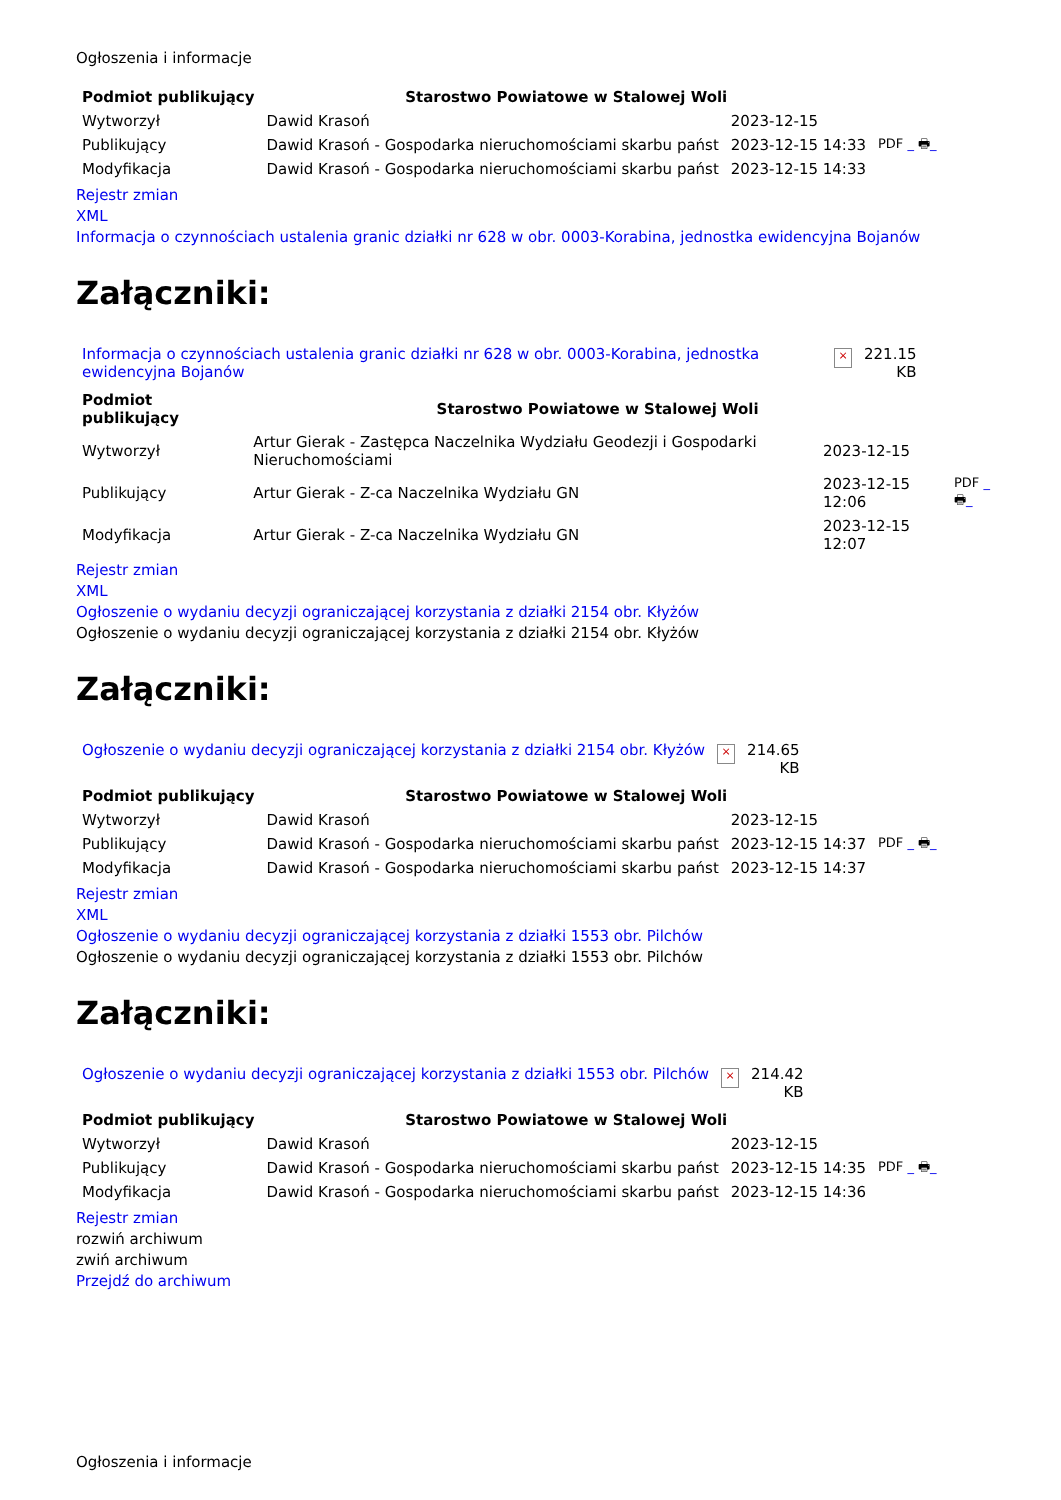Ogłoszenia i informacje
| Podmiot publikujący | Starostwo Powiatowe w Stalowej Woli | | |
| Wytworzył | Dawid Krasoń | 2023-12-15 | PDF _ 🖶 _ |
| Publikujący | Dawid Krasoń - Gospodarka nieruchomościami skarbu państ | 2023-12-15 14:33 | |
| Modyfikacja | Dawid Krasoń - Gospodarka nieruchomościami skarbu państ | 2023-12-15 14:33 | |
Rejestr zmian
XML
Informacja o czynnościach ustalenia granic działki nr 628 w obr. 0003-Korabina, jednostka ewidencyjna Bojanów
Załączniki:
| Informacja o czynnościach ustalenia granic działki nr 628 w obr. 0003-Korabina, jednostka ewidencyjna Bojanów | × | 221.15 KB |
| Podmiot publikujący | Starostwo Powiatowe w Stalowej Woli | | |
| Wytworzył | Artur Gierak - Zastępca Naczelnika Wydziału Geodezji i Gospodarki Nieruchomościami | 2023-12-15 | PDF _ 🖶 _ |
| Publikujący | Artur Gierak - Z-ca Naczelnika Wydziału GN | 2023-12-15 12:06 | |
| Modyfikacja | Artur Gierak - Z-ca Naczelnika Wydziału GN | 2023-12-15 12:07 | |
Rejestr zmian
XML
Ogłoszenie o wydaniu decyzji ograniczającej korzystania z działki 2154 obr. Kłyżów
Ogłoszenie o wydaniu decyzji ograniczającej korzystania z działki 2154 obr. Kłyżów
Załączniki:
| Ogłoszenie o wydaniu decyzji ograniczającej korzystania z działki 2154 obr. Kłyżów | × | 214.65 KB |
| Podmiot publikujący | Starostwo Powiatowe w Stalowej Woli | | |
| Wytworzył | Dawid Krasoń | 2023-12-15 | PDF _ 🖶 _ |
| Publikujący | Dawid Krasoń - Gospodarka nieruchomościami skarbu państ | 2023-12-15 14:37 | |
| Modyfikacja | Dawid Krasoń - Gospodarka nieruchomościami skarbu państ | 2023-12-15 14:37 | |
Rejestr zmian
XML
Ogłoszenie o wydaniu decyzji ograniczającej korzystania z działki 1553 obr. Pilchów
Ogłoszenie o wydaniu decyzji ograniczającej korzystania z działki 1553 obr. Pilchów
Załączniki:
| Ogłoszenie o wydaniu decyzji ograniczającej korzystania z działki 1553 obr. Pilchów | × | 214.42 KB |
| Podmiot publikujący | Starostwo Powiatowe w Stalowej Woli | | |
| Wytworzył | Dawid Krasoń | 2023-12-15 | PDF _ 🖶 _ |
| Publikujący | Dawid Krasoń - Gospodarka nieruchomościami skarbu państ | 2023-12-15 14:35 | |
| Modyfikacja | Dawid Krasoń - Gospodarka nieruchomościami skarbu państ | 2023-12-15 14:36 | |
Rejestr zmian
rozwiń archiwum
zwiń archiwum
Przejdź do archiwum
Ogłoszenia i informacje